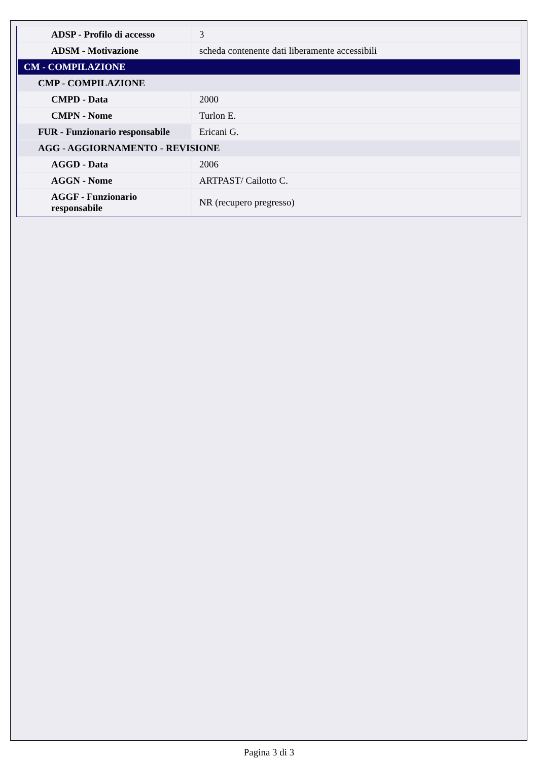| ADSP - Profilo di accesso | 3 |
| ADSM - Motivazione | scheda contenente dati liberamente accessibili |
| CM - COMPILAZIONE | |
| CMP - COMPILAZIONE | |
| CMPD - Data | 2000 |
| CMPN - Nome | Turlon E. |
| FUR - Funzionario responsabile | Ericani G. |
| AGG - AGGIORNAMENTO - REVISIONE | |
| AGGD - Data | 2006 |
| AGGN - Nome | ARTPAST/ Cailotto C. |
| AGGF - Funzionario responsabile | NR (recupero pregresso) |
Pagina 3 di 3